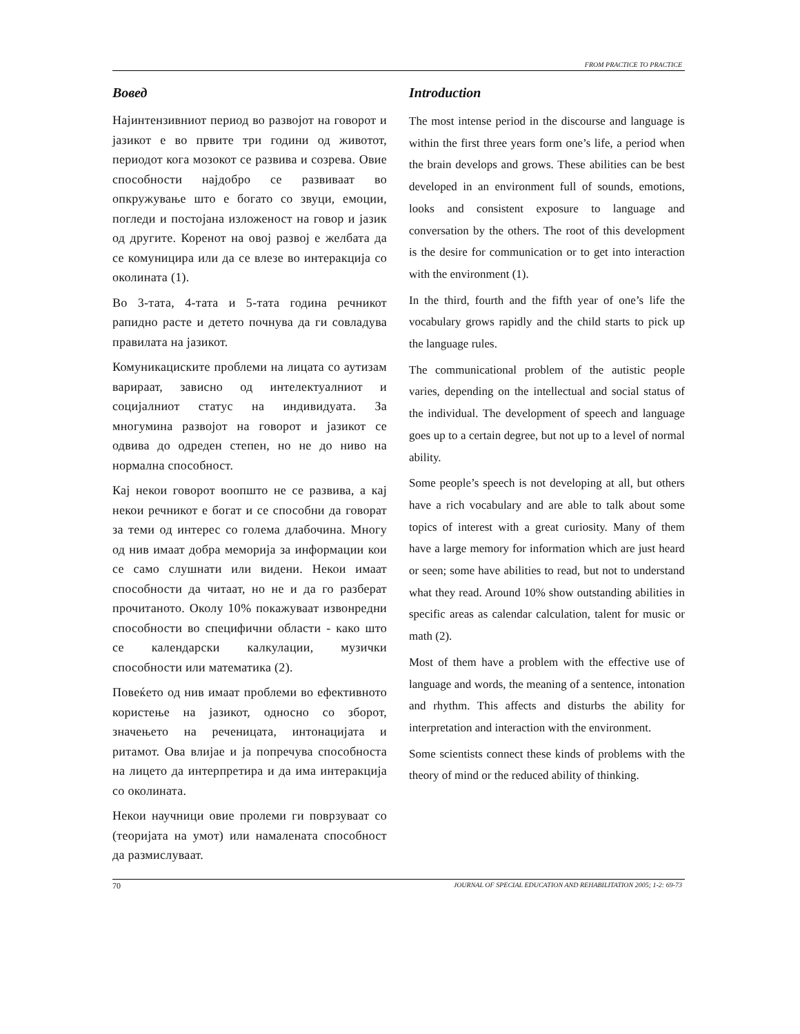FROM PRACTICE TO PRACTICE
Вовед
Најинтензивниот период во развојот на говорот и јазикот е во првите три години од животот, периодот кога мозокот се развива и созрева. Овие способности најдобро се развиваат во опкружување што е богато со звуци, емоции, погледи и постојана изложеност на говор и јазик од другите. Коренот на овој развој е желбата да се комуницира или да се влезе во интеракција со околината (1).
Во 3-тата, 4-тата и 5-тата година речникот рапидно расте и детето почнува да ги совладува правилата на јазикот.
Комуникациските проблеми на лицата со аутизам варираат, зависно од интелектуалниот и социјалниот статус на индивидуата. За многумина развојот на говорот и јазикот се одвива до одреден степен, но не до ниво на нормална способност.
Кај некои говорот воопшто не се развива, а кај некои речникот е богат и се способни да говорат за теми од интерес со голема длабочина. Многу од нив имаат добра меморија за информации кои се само слушнати или видени. Некои имаат способности да читаат, но не и да го разберат прочитаното. Околу 10% покажуваат извонредни способности во специфични области - како што се календарски калкулации, музички способности или математика (2).
Повеќето од нив имаат проблеми во ефективното користење на јазикот, односно со зборот, значењето на реченицата, интонацијата и ритамот. Ова влијае и ја попречува способноста на лицето да интерпретира и да има интеракција со околината.
Некои научници овие пролеми ги поврзуваат со (теоријата на умот) или намалената способност да размислуваат.
Introduction
The most intense period in the discourse and language is within the first three years form one’s life, a period when the brain develops and grows. These abilities can be best developed in an environment full of sounds, emotions, looks and consistent exposure to language and conversation by the others. The root of this development is the desire for communication or to get into interaction with the environment (1).
In the third, fourth and the fifth year of one’s life the vocabulary grows rapidly and the child starts to pick up the language rules.
The communicational problem of the autistic people varies, depending on the intellectual and social status of the individual. The development of speech and language goes up to a certain degree, but not up to a level of normal ability.
Some people’s speech is not developing at all, but others have a rich vocabulary and are able to talk about some topics of interest with a great curiosity. Many of them have a large memory for information which are just heard or seen; some have abilities to read, but not to understand what they read. Around 10% show outstanding abilities in specific areas as calendar calculation, talent for music or math (2).
Most of them have a problem with the effective use of language and words, the meaning of a sentence, intonation and rhythm. This affects and disturbs the ability for interpretation and interaction with the environment.
Some scientists connect these kinds of problems with the theory of mind or the reduced ability of thinking.
70 JOURNAL OF SPECIAL EDUCATION AND REHABILITATION 2005; 1-2: 69-73